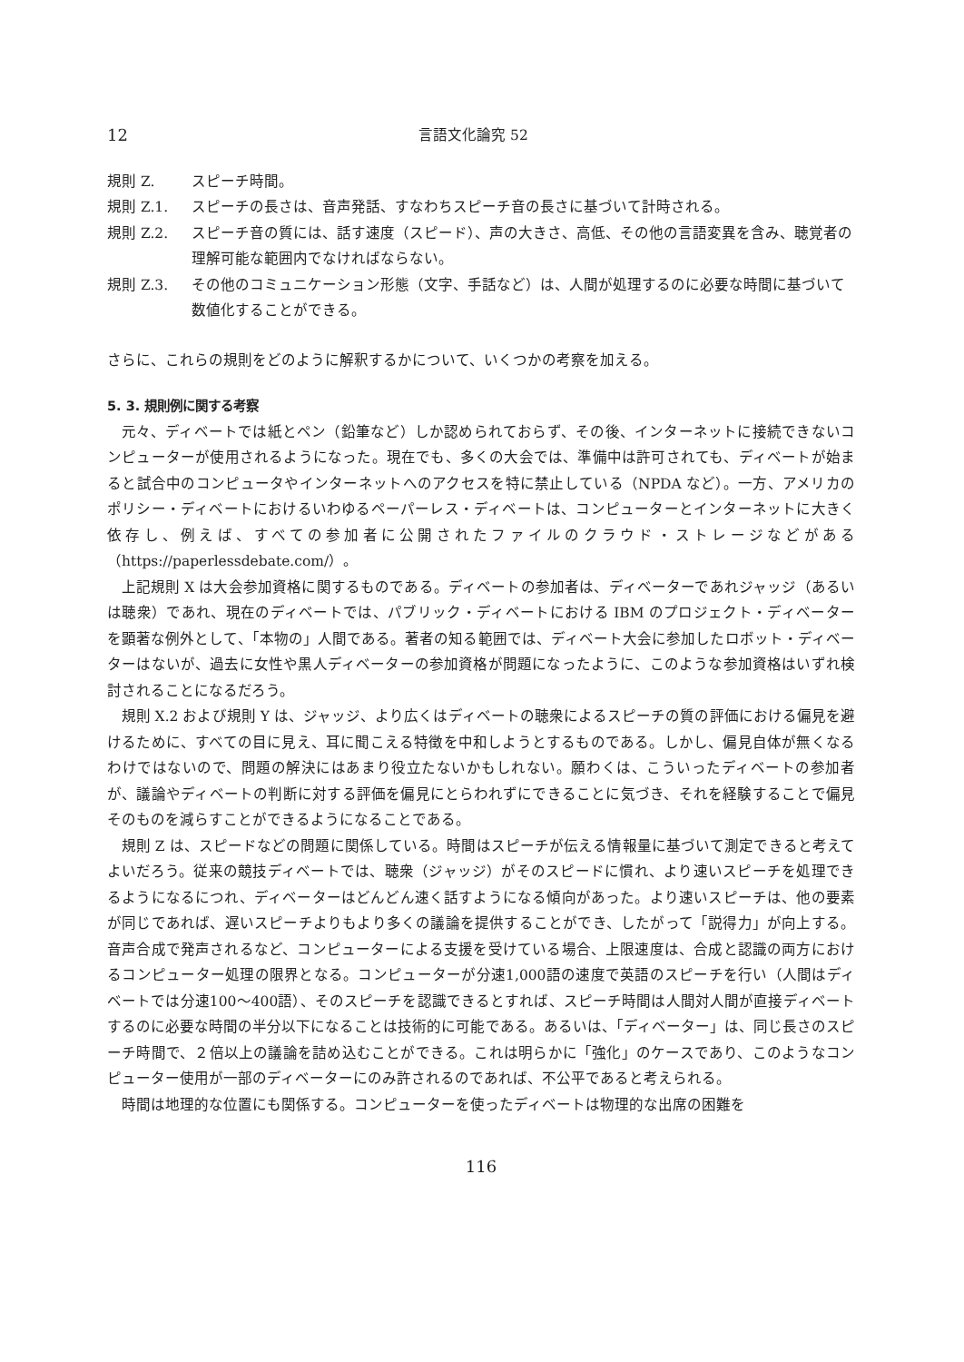12 言語文化論究 52
規則 Z. スピーチ時間。
規則 Z.1. スピーチの長さは、音声発話、すなわちスピーチ音の長さに基づいて計時される。
規則 Z.2. スピーチ音の質には、話す速度（スピード）、声の大きさ、高低、その他の言語変異を含み、聴覚者の理解可能な範囲内でなければならない。
規則 Z.3. その他のコミュニケーション形態（文字、手話など）は、人間が処理するのに必要な時間に基づいて数値化することができる。
さらに、これらの規則をどのように解釈するかについて、いくつかの考察を加える。
5. 3. 規則例に関する考察
元々、ディベートでは紙とペン（鉛筆など）しか認められておらず、その後、インターネットに接続できないコンピューターが使用されるようになった。現在でも、多くの大会では、準備中は許可されても、ディベートが始まると試合中のコンピュータやインターネットへのアクセスを特に禁止している（NPDA など）。一方、アメリカのポリシー・ディベートにおけるいわゆるペーパーレス・ディベートは、コンピューターとインターネットに大きく依存し、例えば、すべての参加者に公開されたファイルのクラウド・ストレージなどがある（https://paperlessdebate.com/）。
上記規則 X は大会参加資格に関するものである。ディベートの参加者は、ディベーターであれジャッジ（あるいは聴衆）であれ、現在のディベートでは、パブリック・ディベートにおける IBM のプロジェクト・ディベーターを顕著な例外として、「本物の」人間である。著者の知る範囲では、ディベート大会に参加したロボット・ディベーターはないが、過去に女性や黒人ディベーターの参加資格が問題になったように、このような参加資格はいずれ検討されることになるだろう。
規則 X.2 および規則 Y は、ジャッジ、より広くはディベートの聴衆によるスピーチの質の評価における偏見を避けるために、すべての目に見え、耳に聞こえる特徴を中和しようとするものである。しかし、偏見自体が無くなるわけではないので、問題の解決にはあまり役立たないかもしれない。願わくは、こういったディベートの参加者が、議論やディベートの判断に対する評価を偏見にとらわれずにできることに気づき、それを経験することで偏見そのものを減らすことができるようになることである。
規則 Z は、スピードなどの問題に関係している。時間はスピーチが伝える情報量に基づいて測定できると考えてよいだろう。従来の競技ディベートでは、聴衆（ジャッジ）がそのスピードに慣れ、より速いスピーチを処理できるようになるにつれ、ディベーターはどんどん速く話すようになる傾向があった。より速いスピーチは、他の要素が同じであれば、遅いスピーチよりもより多くの議論を提供することができ、したがって「説得力」が向上する。音声合成で発声されるなど、コンピューターによる支援を受けている場合、上限速度は、合成と認識の両方におけるコンピューター処理の限界となる。コンピューターが分速1,000語の速度で英語のスピーチを行い（人間はディベートでは分速100〜400語）、そのスピーチを認識できるとすれば、スピーチ時間は人間対人間が直接ディベートするのに必要な時間の半分以下になることは技術的に可能である。あるいは、「ディベーター」は、同じ長さのスピーチ時間で、２倍以上の議論を詰め込むことができる。これは明らかに「強化」のケースであり、このようなコンピューター使用が一部のディベーターにのみ許されるのであれば、不公平であると考えられる。
時間は地理的な位置にも関係する。コンピューターを使ったディベートは物理的な出席の困難を
116